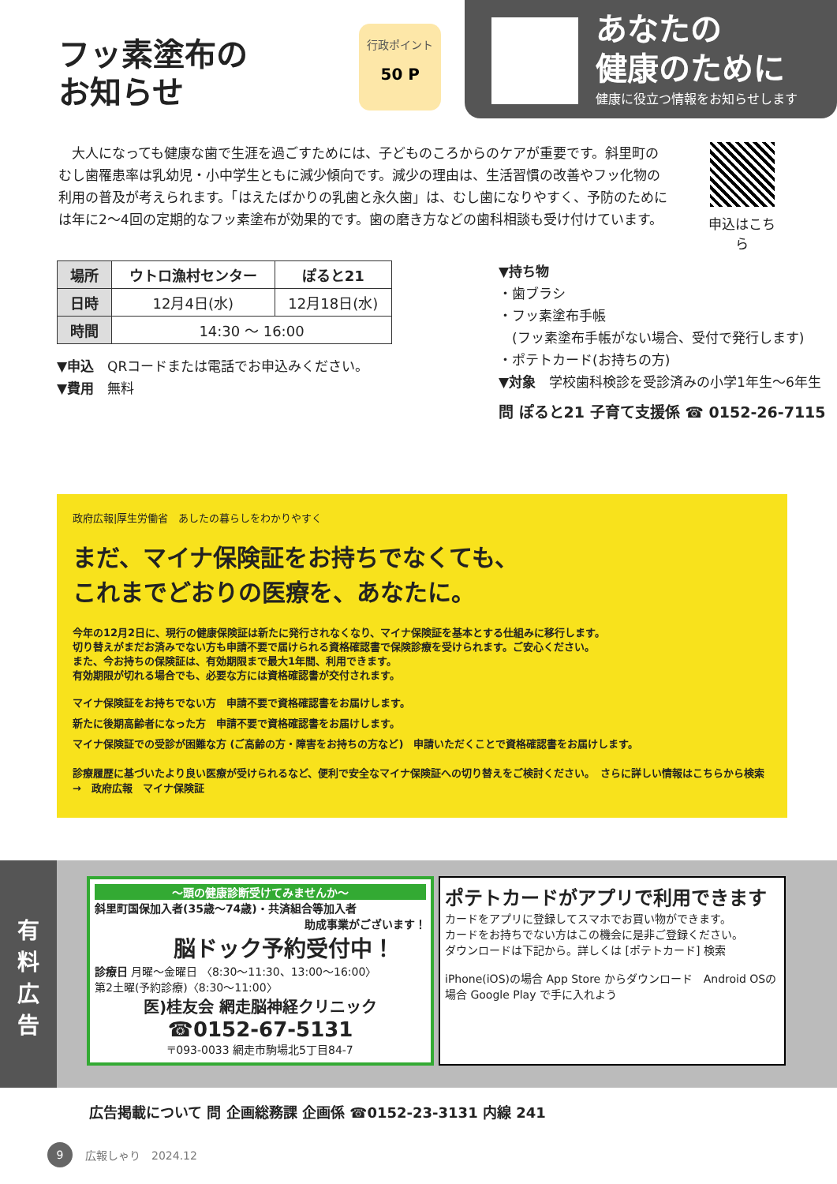フッ素塗布の
お知らせ
行政ポイント
50 P
あなたの
健康のために
健康に役立つ情報をお知らせします
大人になっても健康な歯で生涯を過ごすためには、子どものころからのケアが重要です。斜里町のむし歯罹患率は乳幼児・小中学生ともに減少傾向です。減少の理由は、生活習慣の改善やフッ化物の利用の普及が考えられます。「はえたばかりの乳歯と永久歯」は、むし歯になりやすく、予防のためには年に2～4回の定期的なフッ素塗布が効果的です。歯の磨き方などの歯科相談も受け付けています。
申込はこちら
| 場所 | ウトロ漁村センター | ぽると21 |
| 日時 | 12月4日(水) | 12月18日(水) |
| 時間 | 14:30 ～ 16:00 | |
▼申込　QRコードまたは電話でお申込みください。
▼費用　無料
▼持ち物
・歯ブラシ
・フッ素塗布手帳
　(フッ素塗布手帳がない場合、受付で発行します)
・ポテトカード(お持ちの方)
▼対象　学校歯科検診を受診済みの小学1年生～6年生
問 ぽると21 子育て支援係 ☎ 0152-26-7115
政府広報|厚生労働省　あしたの暮らしをわかりやすく
まだ、マイナ保険証をお持ちでなくても、
これまでどおりの医療を、あなたに。
今年の12月2日に、現行の健康保険証は新たに発行されなくなり、マイナ保険証を基本とする仕組みに移行します。
切り替えがまだお済みでない方も申請不要で届けられる資格確認書で保険診療を受けられます。ご安心ください。
また、今お持ちの保険証は、有効期限まで最大1年間、利用できます。
有効期限が切れる場合でも、必要な方には資格確認書が交付されます。
マイナ保険証をお持ちでない方　申請不要で資格確認書をお届けします。
新たに後期高齢者になった方　申請不要で資格確認書をお届けします。
マイナ保険証での受診が困難な方 (ご高齢の方・障害をお持ちの方など)　申請いただくことで資格確認書をお届けします。
診療履歴に基づいたより良い医療が受けられるなど、便利で安全なマイナ保険証への切り替えをご検討ください。　さらに詳しい情報はこちらから検索→　政府広報　マイナ保険証
有
料
広
告
～頭の健康診断受けてみませんか～
斜里町国保加入者(35歳～74歳)・共済組合等加入者
助成事業がございます！
脳ドック予約受付中！
診療日 月曜～金曜日 〈8:30～11:30、13:00～16:00〉
第2土曜(予約診療)〈8:30～11:00〉
医)桂友会 網走脳神経クリニック
☎0152-67-5131
〒093-0033 網走市駒場北5丁目84-7
ポテトカードがアプリで利用できます
カードをアプリに登録してスマホでお買い物ができます。
カードをお持ちでない方はこの機会に是非ご登録ください。
ダウンロードは下記から。詳しくは [ポテトカード] 検索
iPhone(iOS)の場合 App Store からダウンロード　Android OSの場合 Google Play で手に入れよう
広告掲載について 問 企画総務課 企画係 ☎0152-23-3131 内線 241
9 広報しゃり　2024.12